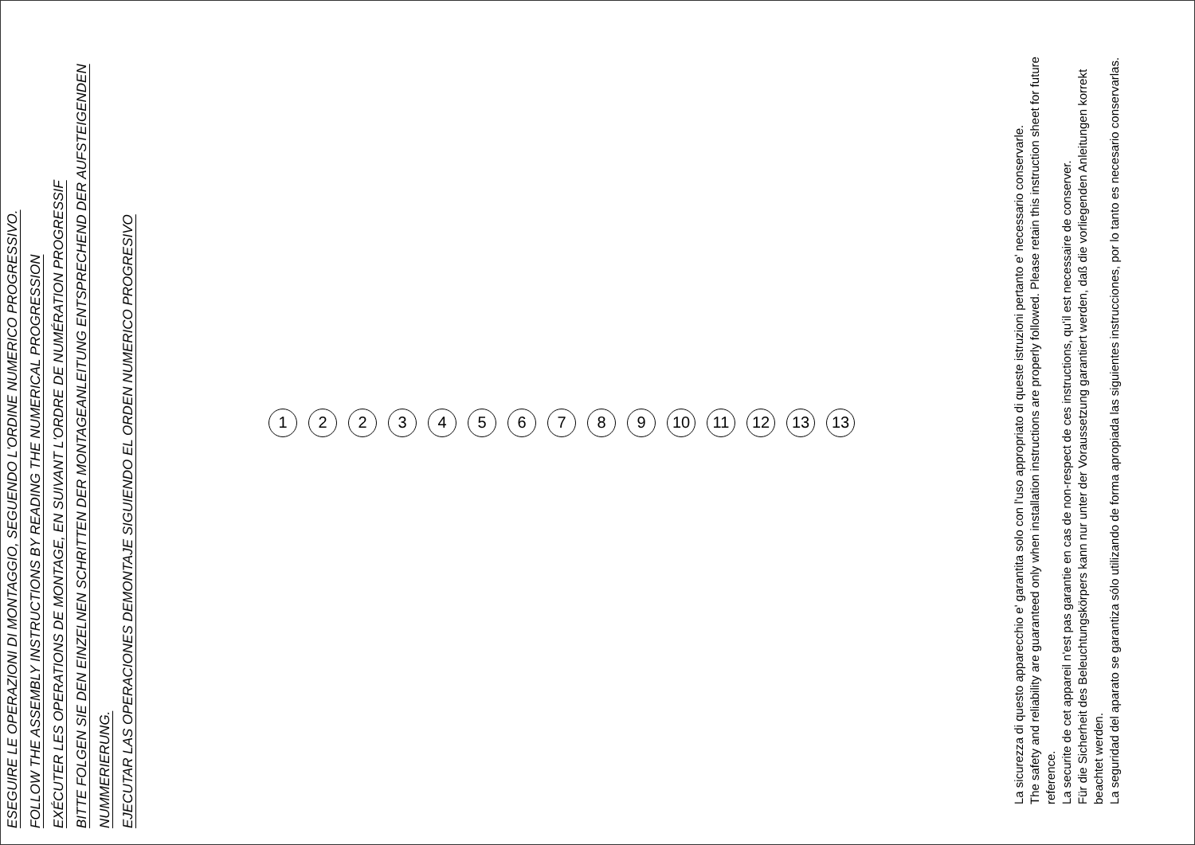ESEGUIRE LE OPERAZIONI DI MONTAGGIO, SEGUENDO L'ORDINE NUMERICO PROGRESSIVO.
FOLLOW THE ASSEMBLY INSTRUCTIONS BY READING THE NUMERICAL PROGRESSION
EXÉCUTER LES OPERATIONS DE MONTAGE, EN SUIVANT L'ORDRE DE NUMÉRATION PROGRESSIF
BITTE FOLGEN SIE DEN EINZELNEN SCHRITTEN DER MONTAGEANLEITUNG ENTSPRECHEND DER AUFSTEIGENDEN NUMMERIERUNG.
EJECUTAR LAS OPERACIONES DEMONTAJE SIGUIENDO EL ORDEN NUMERICO PROGRESIVO
1
2
2
3
4
5
6
7
8
9
10
11
12
13
13
La sicurezza di questo apparecchio e' garantita solo con l'uso appropriato di queste istruzioni pertanto e' necessario conservarle.
The safety and reliability are guaranteed only when installation instructions are properly followed. Please retain this instruction sheet for future reference.
La securite de cet appareil n'est pas garantie en cas de non-respect de ces instructions, qu'il est necessaire de conserver.
Für die Sicherheit des Beleuchtungskörpers kann nur unter der Voraussetzung garantiert werden, daß die vorliegenden Anleitungen korrekt beachtet werden.
La seguridad del aparato se garantiza sólo utilizando de forma apropiada las siguientes instrucciones, por lo tanto es necesario conservarlas.